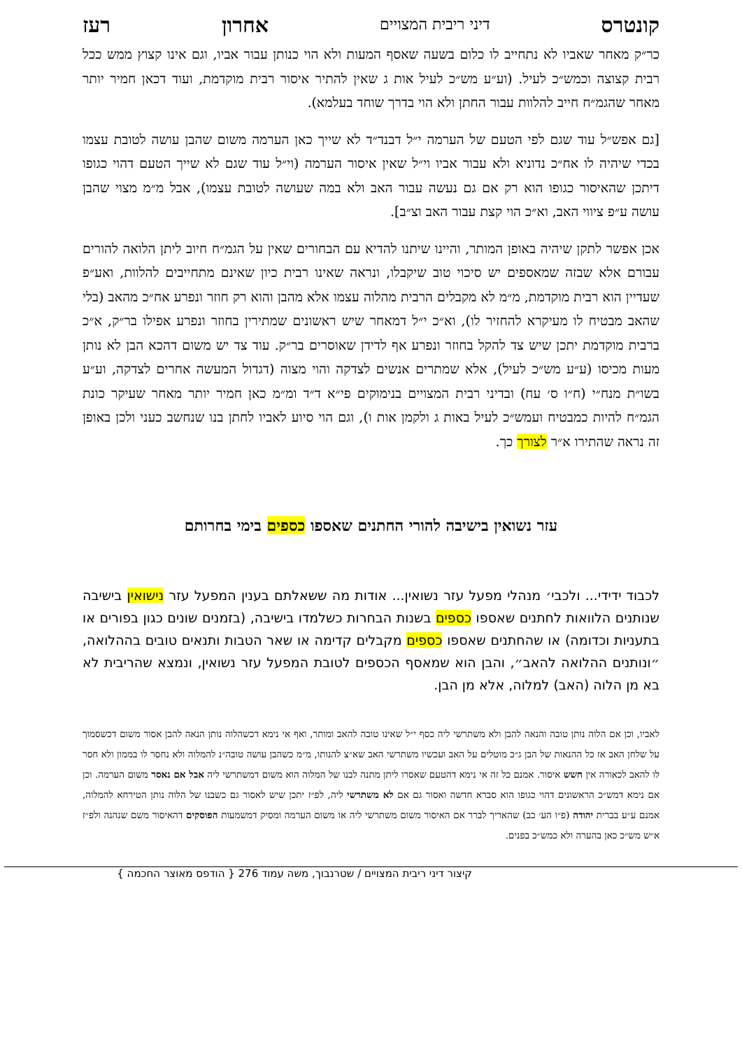קונטרס דיני ריבית המצויים אחרון רעז
כר״ק מאחר שאביו לא נתחייב לו כלום בשעה שאסף המעות ולא הוי כנותן עבור אביו, וגם אינו קצוץ ממש ככל רבית קצוצה וכמש״כ לעיל. (וע״ע מש״כ לעיל אות ג שאין להתיר איסור רבית מוקדמת, ועוד דכאן חמיר יותר מאחר שהגמ״ח חייב להלוות עבור החתן ולא הוי בדרך שוחד בעלמא).
[גם אפש״ל עוד שגם לפי הטעם של הערמה י״ל דבנד״ד לא שייך כאן הערמה משום שהבן עושה לטובת עצמו בכדי שיהיה לו אח״כ נדוניא ולא עבור אביו וי״ל שאין איסור הערמה (וי״ל עוד שגם לא שייך הטעם דהוי כגופו דיתכן שהאיסור כגופו הוא רק אם גם נעשה עבור האב ולא במה שעושה לטובת עצמו), אבל מ״מ מצוי שהבן עושה ע״פ ציווי האב, וא״כ הוי קצת עבור האב וצ״ב].
אכן אפשר לתקן שיהיה באופן המותר, והיינו שיתנו להדיא עם הבחורים שאין על הגמ״ח חיוב ליתן הלואה להורים עבורם אלא שבזה שמאספים יש סיכוי טוב שיקבלו, ונראה שאינו רבית כיון שאינם מתחייבים להלוות, ואע״פ שעדיין הוא רבית מוקדמת, מ״מ לא מקבלים הרבית מהלוה עצמו אלא מהבן והוא רק חוזר ונפרע אח״כ מהאב (בלי שהאב מבטיח לו מעיקרא להחזיר לו), וא״כ י״ל דמאחר שיש ראשונים שמתירין בחוזר ונפרע אפילו בר״ק, א״כ ברבית מוקדמת יתכן שיש צד להקל בחוזר ונפרע אף לדידן שאוסרים בר״ק. עוד צד יש משום דהכא הבן לא נותן מעות מכיסו (ע״ע מש״כ לעיל), אלא שמתרים אנשים לצדקה והוי מצוה (דגדול המעשה אחרים לצדקה, וע״ע בשו״ת מנח״י (ח״ו ס׳ עח) ובדיני רבית המצויים בנימוקים פי״א ד״ד ומ״מ כאן חמיר יותר מאחר שעיקר כונת הגמ״ח להיות כמבטיח ועמש״כ לעיל באות ג ולקמן אות ו), וגם הוי סיוע לאביו לחתן בנו שנחשב כעני ולכן באופן זה נראה שהתירו א״ר לצורך כך.
עזר נשואין בישיבה להורי החתנים שאספו כספים בימי בחרותם
לכבוד ידידי... ולכבי׳ מנהלי מפעל עזר נשואין... אודות מה ששאלתם בענין המפעל עזר נישואין בישיבה שנותנים הלוואות לחתנים שאספו כספים בשנות הבחרות כשלמדו בישיבה, (בזמנים שונים כגון בפורים או בתעניות וכדומה) או שהחתנים שאספו כספים מקבלים קדימה או שאר הטבות ותנאים טובים בההלואה, ״ונותנים ההלואה להאב״, והבן הוא שמאסף הכספים לטובת המפעל עזר נשואין, ונמצא שהריבית לא בא מן הלוה (האב) למלוה, אלא מן הבן.
לאביו, וכן אם הלוה נותן טובה והנאה להבן ולא משתרשי ליה כסף י״ל שאינו טובה להאב ומותר, ואף אי נימא דכשהלוה נותן הנאה להבן אסור משום דכשסמוך על שלחן האב אז כל ההנאות של הבן ג״כ מוטלים על האב ועכשיו משתרשי האב שא״צ להנותו, מ״מ כשהבן עושה טובה״נ להמלוה ולא נחסר לו בממון ולא חסר לו להאב לכאורה אין חשש איסור. אמנם כל זה אי נימא דהטעם שאסרו ליתן מתנה לבנו של המלוה הוא משום דמשתרשי ליה אבל אם נאסר משום הערמה. וכן אם נימא דמש״כ הראשונים דהוי כגופו הוא סברא חדשה ואסור גם אם לא משתרשי ליה, לפ״ז יתכן שיש לאסור גם כשבנו של הלוה נותן הטירחא להמלוה, אמנם ע״ע בברית יהודה (פ״ו הע׳ כב) שהאריך לברר אם האיסור משום משתרשי ליה או משום הערמה ומסיק דמשמעות הפוסקים דהאיסור משם שנהנה ולפ״ז א״ש מש״כ כאן בהערה ולא כמש״כ בפנים.
קיצור דיני ריבית המצויים / שטרנבוך, משה עמוד 276 { הודפס מאוצר החכמה }